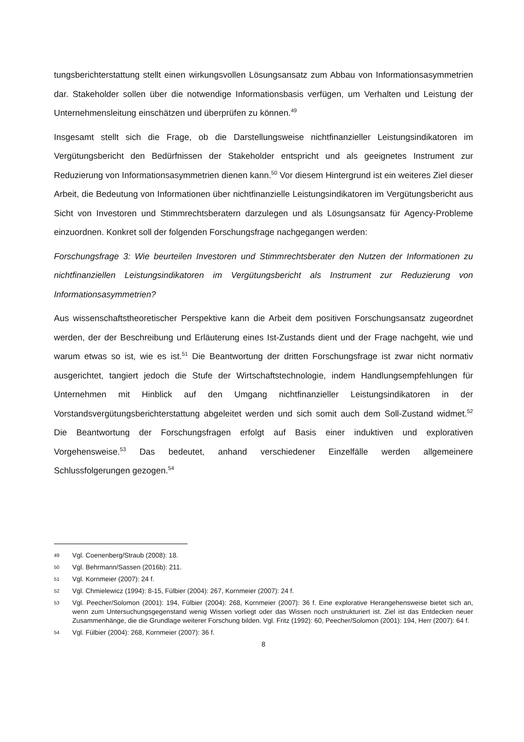tungsberichterstattung stellt einen wirkungsvollen Lösungsansatz zum Abbau von Informati­onsasymmetrien dar. Stakeholder sollen über die notwendige Informationsbasis verfügen, um Verhalten und Leistung der Unternehmensleitung einschätzen und überprüfen zu können.<sup>49</sup>
Insgesamt stellt sich die Frage, ob die Darstellungsweise nichtfinanzieller Leistungsindikatoren im Vergütungsbericht den Bedürfnissen der Stakeholder entspricht und als geeignetes Instru­ment zur Reduzierung von Informationsasymmetrien dienen kann.<sup>50</sup> Vor diesem Hintergrund ist ein weiteres Ziel dieser Arbeit, die Bedeutung von Informationen über nichtfinanzielle Leis­tungsindikatoren im Vergütungsbericht aus Sicht von Investoren und Stimmrechtsberatern darzulegen und als Lösungsansatz für Agency-Probleme einzuordnen. Konkret soll der folgen­den Forschungsfrage nachgegangen werden:
Forschungsfrage 3: Wie beurteilen Investoren und Stimmrechtsberater den Nutzen der Infor­mationen zu nichtfinanziellen Leistungsindikatoren im Vergütungsbericht als Instrument zur Reduzierung von Informationsasymmetrien?
Aus wissenschaftstheoretischer Perspektive kann die Arbeit dem positiven Forschungsansatz zugeordnet werden, der der Beschreibung und Erläuterung eines Ist-Zustands dient und der Frage nachgeht, wie und warum etwas so ist, wie es ist.<sup>51</sup> Die Beantwortung der dritten For­schungsfrage ist zwar nicht normativ ausgerichtet, tangiert jedoch die Stufe der Wirtschafts­technologie, indem Handlungsempfehlungen für Unternehmen mit Hinblick auf den Umgang nichtfinanzieller Leistungsindikatoren in der Vorstandsvergütungsberichterstattung abgelei­tet werden und sich somit auch dem Soll-Zustand widmet.<sup>52</sup> Die Beantwortung der For­schungsfragen erfolgt auf Basis einer induktiven und explorativen Vorgehensweise.<sup>53</sup> Das be­deutet, anhand verschiedener Einzelfälle werden allgemeinere Schlussfolgerungen gezogen.<sup>54</sup>
49 Vgl. Coenenberg/Straub (2008): 18.
50 Vgl. Behrmann/Sassen (2016b): 211.
51 Vgl. Kornmeier (2007): 24 f.
52 Vgl. Chmielewicz (1994): 8-15, Fülbier (2004): 267, Kornmeier (2007): 24 f.
53 Vgl. Peecher/Solomon (2001): 194, Fülbier (2004): 268, Kornmeier (2007): 36 f. Eine explorative Herange­hensweise bietet sich an, wenn zum Untersuchungsgegenstand wenig Wissen vorliegt oder das Wissen noch unstrukturiert ist. Ziel ist das Entdecken neuer Zusammenhänge, die die Grundlage weiterer Forschung bil­den. Vgl. Fritz (1992): 60, Peecher/Solomon (2001): 194, Herr (2007): 64 f.
54 Vgl. Fülbier (2004): 268, Kornmeier (2007): 36 f.
8